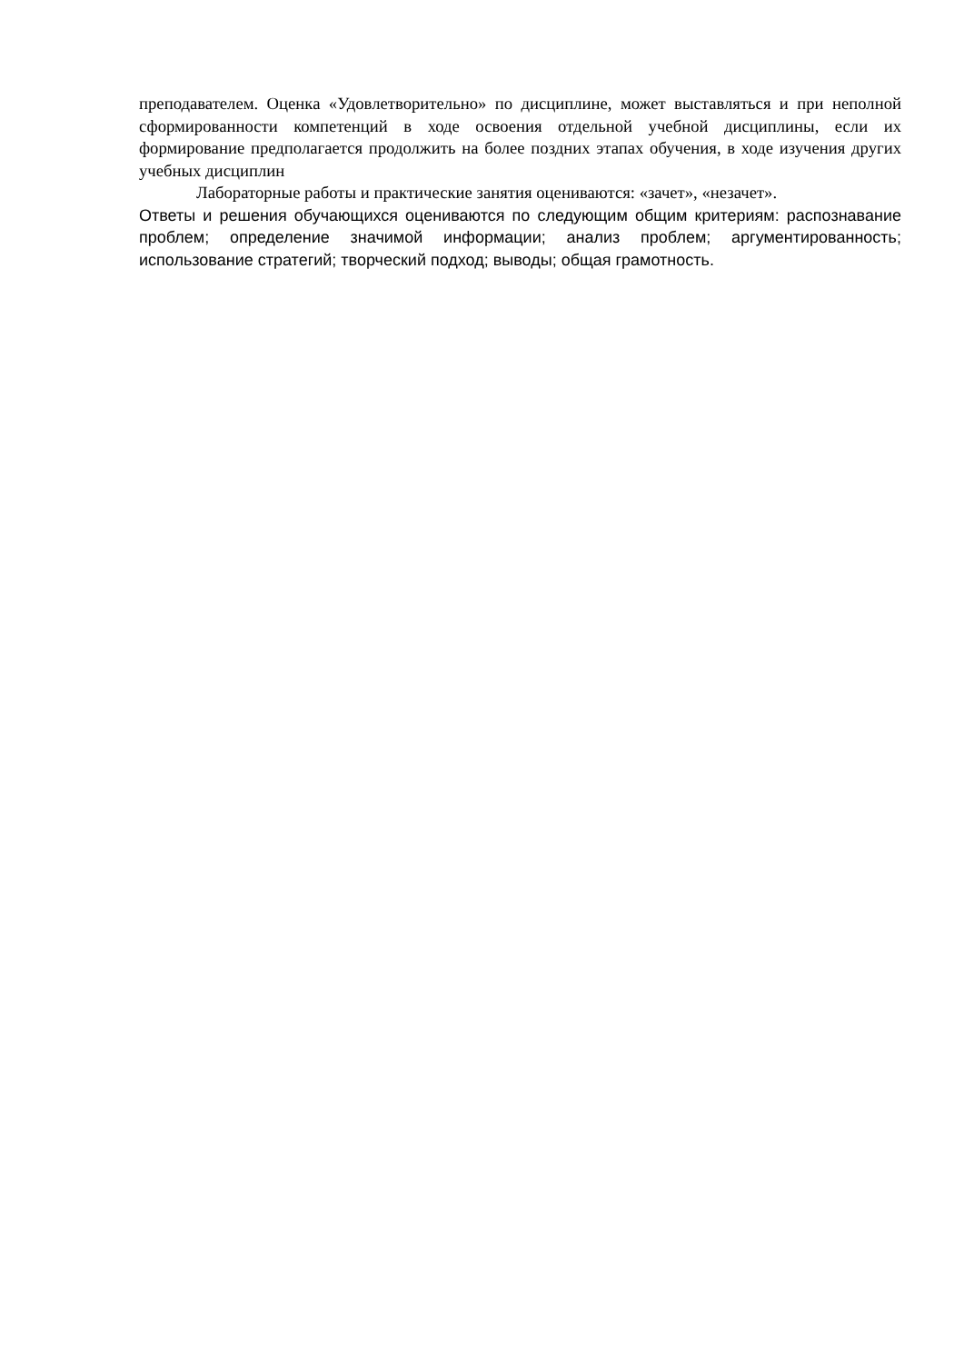преподавателем. Оценка «Удовлетворительно» по дисциплине, может выставляться и при неполной сформированности компетенций в ходе освоения отдельной учебной дисциплины, если их формирование предполагается продолжить на более поздних этапах обучения, в ходе изучения других учебных дисциплин
Лабораторные работы и практические занятия оцениваются: «зачет», «незачет».
Ответы и решения обучающихся оцениваются по следующим общим критериям: распознавание проблем; определение значимой информации; анализ проблем; аргументированность; использование стратегий; творческий подход; выводы; общая грамотность.